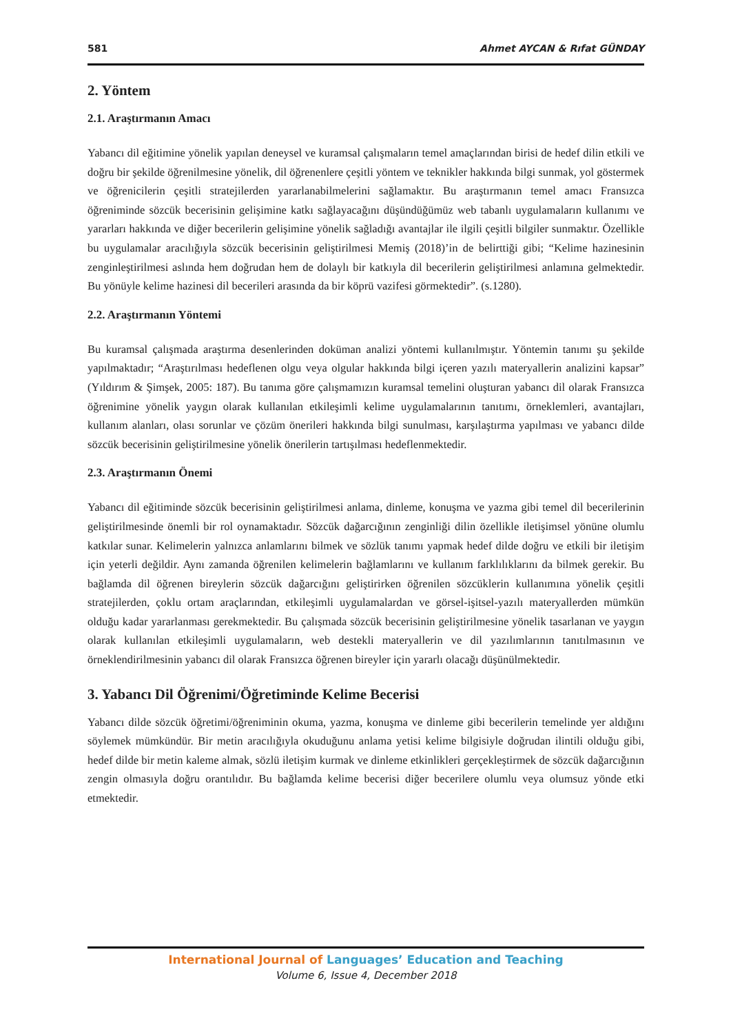581 Ahmet AYCAN & Rıfat GÜNDAY
2. Yöntem
2.1. Araştırmanın Amacı
Yabancı dil eğitimine yönelik yapılan deneysel ve kuramsal çalışmaların temel amaçlarından birisi de hedef dilin etkili ve doğru bir şekilde öğrenilmesine yönelik, dil öğrenenlere çeşitli yöntem ve teknikler hakkında bilgi sunmak, yol göstermek ve öğrenicilerin çeşitli stratejilerden yararlanabilmelerini sağlamaktır. Bu araştırmanın temel amacı Fransızca öğreniminde sözcük becerisinin gelişimine katkı sağlayacağını düşündüğümüz web tabanlı uygulamaların kullanımı ve yararları hakkında ve diğer becerilerin gelişimine yönelik sağladığı avantajlar ile ilgili çeşitli bilgiler sunmaktır. Özellikle bu uygulamalar aracılığıyla sözcük becerisinin geliştirilmesi Memiş (2018)’in de belirttiği gibi; “Kelime hazinesinin zenginleştirilmesi aslında hem doğrudan hem de dolaylı bir katkıyla dil becerilerin geliştirilmesi anlamına gelmektedir. Bu yönüyle kelime hazinesi dil becerileri arasında da bir köprü vazifesi görmektedir”. (s.1280).
2.2. Araştırmanın Yöntemi
Bu kuramsal çalışmada araştırma desenlerinden doküman analizi yöntemi kullanılmıştır. Yöntemin tanımı şu şekilde yapılmaktadır; “Araştırılması hedeflenen olgu veya olgular hakkında bilgi içeren yazılı materyallerin analizini kapsar” (Yıldırım & Şimşek, 2005: 187). Bu tanıma göre çalışmamızın kuramsal temelini oluşturan yabancı dil olarak Fransızca öğrenimine yönelik yaygın olarak kullanılan etkileşimli kelime uygulamalarının tanıtımı, örneklemleri, avantajları, kullanım alanları, olası sorunlar ve çözüm önerileri hakkında bilgi sunulması, karşılaştırma yapılması ve yabancı dilde sözcük becerisinin geliştirilmesine yönelik önerilerin tartışılması hedeflenmektedir.
2.3. Araştırmanın Önemi
Yabancı dil eğitiminde sözcük becerisinin geliştirilmesi anlama, dinleme, konuşma ve yazma gibi temel dil becerilerinin geliştirilmesinde önemli bir rol oynamaktadır. Sözcük dağarcığının zenginliği dilin özellikle iletişimsel yönüne olumlu katkılar sunar. Kelimelerin yalnızca anlamlarını bilmek ve sözlük tanımı yapmak hedef dilde doğru ve etkili bir iletişim için yeterli değildir. Aynı zamanda öğrenilen kelimelerin bağlamlarını ve kullanım farklılıklarını da bilmek gerekir. Bu bağlamda dil öğrenen bireylerin sözcük dağarcığını geliştirirken öğrenilen sözcüklerin kullanımına yönelik çeşitli stratejilerden, çoklu ortam araçlarından, etkileşimli uygulamalardan ve görsel-işitsel-yazılı materyallerden mümkün olduğu kadar yararlanması gerekmektedir. Bu çalışmada sözcük becerisinin geliştirilmesine yönelik tasarlanan ve yaygın olarak kullanılan etkileşimli uygulamaların, web destekli materyallerin ve dil yazılımlarının tanıtılmasının ve örneklendirilmesinin yabancı dil olarak Fransızca öğrenen bireyler için yararlı olacağı düşünülmektedir.
3. Yabancı Dil Öğrenimi/Öğretiminde Kelime Becerisi
Yabancı dilde sözcük öğretimi/öğreniminin okuma, yazma, konuşma ve dinleme gibi becerilerin temelinde yer aldığını söylemek mümkündür. Bir metin aracılığıyla okuduğunu anlama yetisi kelime bilgisiyle doğrudan ilintili olduğu gibi, hedef dilde bir metin kaleme almak, sözlü iletişim kurmak ve dinleme etkinlikleri gerçekleştirmek de sözcük dağarcığının zengin olmasıyla doğru orantılıdır. Bu bağlamda kelime becerisi diğer becerilere olumlu veya olumsuz yönde etki etmektedir.
International Journal of Languages’ Education and Teaching
Volume 6, Issue 4, December 2018